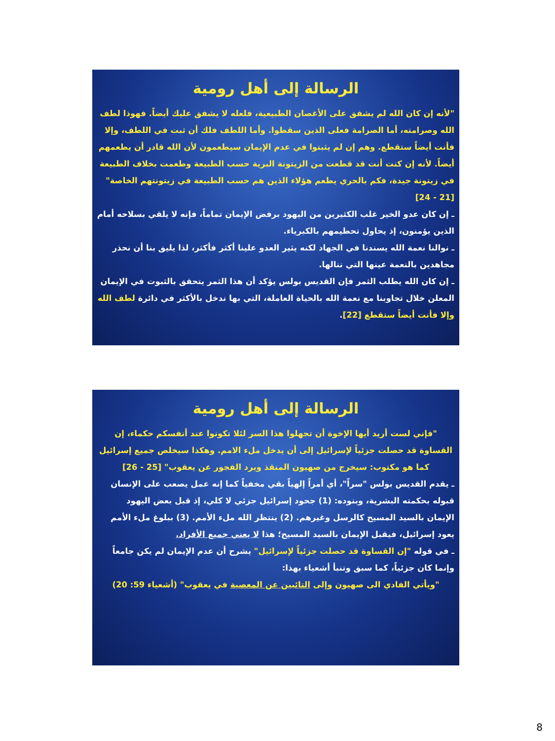الرسالة إلى أهل رومية
"لأنه إن كان الله لم يشفق على الأغصان الطبيعية، فلعله لا يشفق عليك أيضاً. فهوذا لطف الله وصرامته، أما الصرامة فعلى الذين سقطوا. وأما اللطف فلك أن ثبت في اللطف، وإلا فأنت أيضاً ستقطع. وهم إن لم يثبتوا في عدم الإيمان سيطعمون لأن الله قادر أن يطعمهم أيضاً. لأنه إن كنت أنت قد قطعت من الزيتونة البرية حسب الطبيعة وطعمت بخلاف الطبيعة في زيتونة جيدة، فكم بالحري يطعم هؤلاء الذين هم حسب الطبيعة في زيتونتهم الخاصة" [21 - 24]
ـ إن كان عدو الخير غلب الكثيرين من اليهود برفض الإيمان تماماً، فإنه لا يلقي بسلاحه أمام الذين يؤمنون، إذ يحاول تحطيمهم بالكبرياء.
ـ نوالنا نعمة الله يسندنا في الجهاد لكنه يثير العدو علينا أكثر فأكثر، لذا يليق بنا أن نحذر مجاهدين بالنعمة عينها التي ننالها.
ـ إن كان الله يطلب الثمر فإن القديس بولس يؤكد أن هذا الثمر يتحقق بالثبوت في الإيمان المعلن خلال تجاوبنا مع نعمة الله بالحياة العاملة، التي بها ندخل بالأكثر في دائرة لطف الله وإلا فأنت أيضاً ستقطع [22].
الرسالة إلى أهل رومية
"فإني لست أريد أيها الإخوة أن تجهلوا هذا السر لئلا تكونوا عند أنفسكم حكماء، إن القساوة قد حصلت جزئياً لإسرائيل إلى أن يدخل ملء الامم. وهكذا سيخلص جميع إسرائيل كما هو مكتوب: سيخرج من صهيون المنقذ ويرد الفجور عن يعقوب" [25 - 26]
ـ يقدم القديس بولس "سراً"، أي أمراً إلهياً بقي مخفياً كما إنه عمل يصعب على الإنسان قبوله بحكمته البشرية، وبنوده: (1) جحود إسرائيل جزئي لا كلي، إذ قبل بعض اليهود الإيمان بالسيد المسيح كالرسل وغيرهم. (2) ينتظر الله ملء الأمم. (3) ببلوغ ملء الأمم يعود إسرائيل، فيقبل الإيمان بالسيد المسيح؛ هذا لا يعني جميع الأفراد.
ـ في قوله "إن القساوة قد حصلت جزئياً لإسرائيل" يشرح أن عدم الإيمان لم يكن جامعاً وإنما كان جزئياً، كما سبق وتنبأ أشعياء بهذا:
"ويأتي الفادي الى صهيون وإلى التائبين عن المعصية في يعقوب" (أشعياء 59: 20)
8